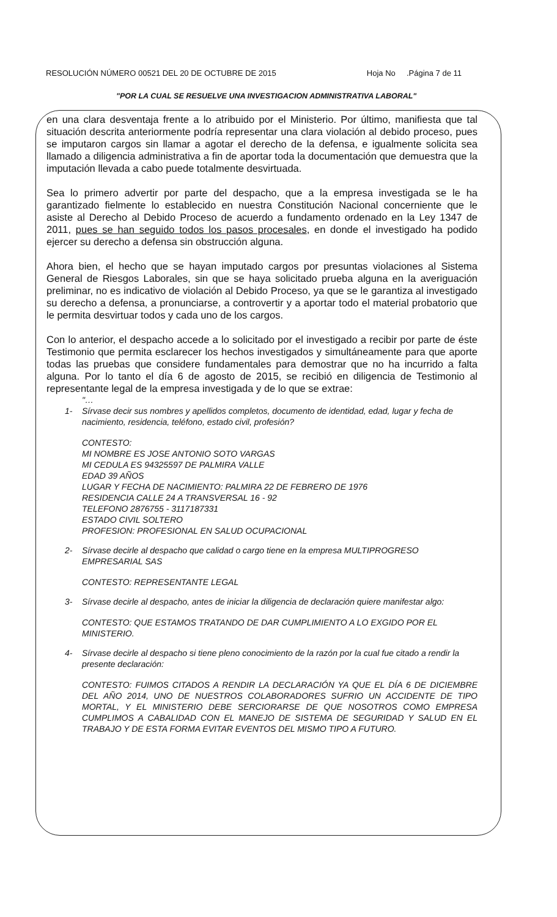RESOLUCIÓN NÚMERO 00521 DEL 20 DE OCTUBRE DE 2015 Hoja No .Página 7 de 11
"POR LA CUAL SE RESUELVE UNA INVESTIGACION ADMINISTRATIVA LABORAL"
en una clara desventaja frente a lo atribuido por el Ministerio. Por último, manifiesta que tal situación descrita anteriormente podría representar una clara violación al debido proceso, pues se imputaron cargos sin llamar a agotar el derecho de la defensa, e igualmente solicita sea llamado a diligencia administrativa a fin de aportar toda la documentación que demuestra que la imputación llevada a cabo puede totalmente desvirtuada.
Sea lo primero advertir por parte del despacho, que a la empresa investigada se le ha garantizado fielmente lo establecido en nuestra Constitución Nacional concerniente que le asiste al Derecho al Debido Proceso de acuerdo a fundamento ordenado en la Ley 1347 de 2011, pues se han seguido todos los pasos procesales, en donde el investigado ha podido ejercer su derecho a defensa sin obstrucción alguna.
Ahora bien, el hecho que se hayan imputado cargos por presuntas violaciones al Sistema General de Riesgos Laborales, sin que se haya solicitado prueba alguna en la averiguación preliminar, no es indicativo de violación al Debido Proceso, ya que se le garantiza al investigado su derecho a defensa, a pronunciarse, a controvertir y a aportar todo el material probatorio que le permita desvirtuar todos y cada uno de los cargos.
Con lo anterior, el despacho accede a lo solicitado por el investigado a recibir por parte de éste Testimonio que permita esclarecer los hechos investigados y simultáneamente para que aporte todas las pruebas que considere fundamentales para demostrar que no ha incurrido a falta alguna. Por lo tanto el día 6 de agosto de 2015, se recibió en diligencia de Testimonio al representante legal de la empresa investigada y de lo que se extrae:
"…
1- Sírvase decir sus nombres y apellidos completos, documento de identidad, edad, lugar y fecha de nacimiento, residencia, teléfono, estado civil, profesión?
CONTESTO:
MI NOMBRE ES JOSE ANTONIO SOTO VARGAS
MI CEDULA ES 94325597 DE PALMIRA VALLE
EDAD 39 AÑOS
LUGAR Y FECHA DE NACIMIENTO: PALMIRA 22 DE FEBRERO DE 1976
RESIDENCIA CALLE 24 A TRANSVERSAL 16 - 92
TELEFONO 2876755 - 3117187331
ESTADO CIVIL SOLTERO
PROFESION: PROFESIONAL EN SALUD OCUPACIONAL
2- Sírvase decirle al despacho que calidad o cargo tiene en la empresa MULTIPROGRESO EMPRESARIAL SAS
CONTESTO: REPRESENTANTE LEGAL
3- Sírvase decirle al despacho, antes de iniciar la diligencia de declaración quiere manifestar algo:
CONTESTO: QUE ESTAMOS TRATANDO DE DAR CUMPLIMIENTO A LO EXGIDO POR EL MINISTERIO.
4- Sírvase decirle al despacho si tiene pleno conocimiento de la razón por la cual fue citado a rendir la presente declaración:
CONTESTO: FUIMOS CITADOS A RENDIR LA DECLARACIÓN YA QUE EL DÍA 6 DE DICIEMBRE DEL AÑO 2014, UNO DE NUESTROS COLABORADORES SUFRIO UN ACCIDENTE DE TIPO MORTAL, Y EL MINISTERIO DEBE SERCIORARSE DE QUE NOSOTROS COMO EMPRESA CUMPLIMOS A CABALIDAD CON EL MANEJO DE SISTEMA DE SEGURIDAD Y SALUD EN EL TRABAJO Y DE ESTA FORMA EVITAR EVENTOS DEL MISMO TIPO A FUTURO.